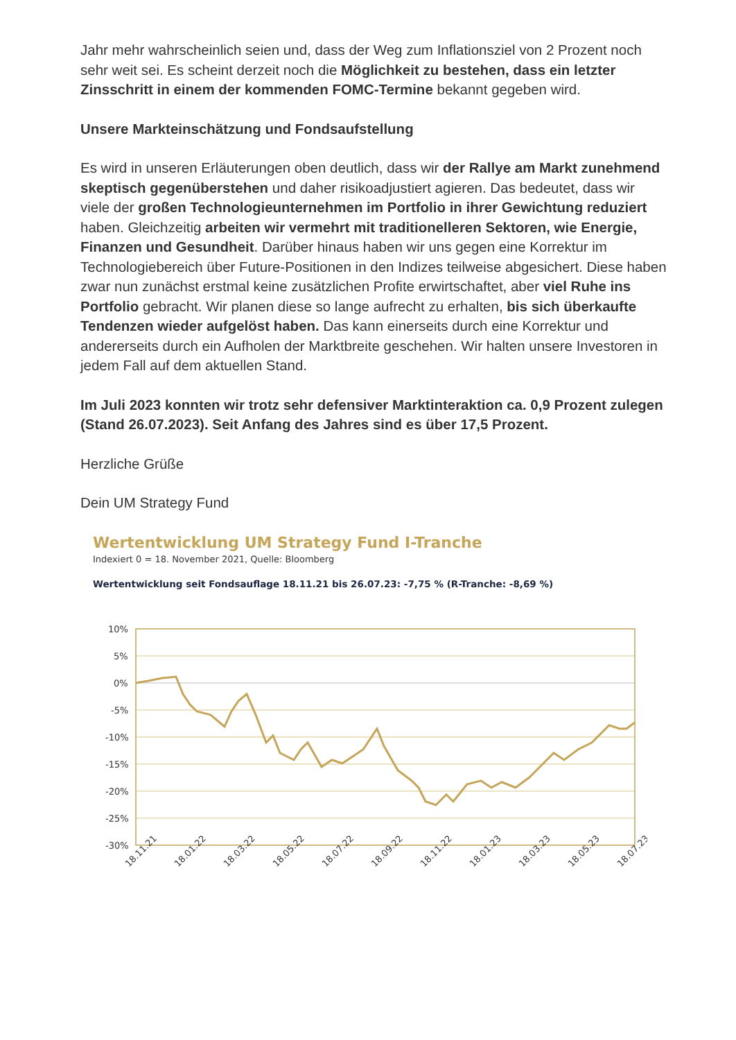Jahr mehr wahrscheinlich seien und, dass der Weg zum Inflationsziel von 2 Prozent noch sehr weit sei. Es scheint derzeit noch die Möglichkeit zu bestehen, dass ein letzter Zinsschritt in einem der kommenden FOMC-Termine bekannt gegeben wird.
Unsere Markteinschätzung und Fondsaufstellung
Es wird in unseren Erläuterungen oben deutlich, dass wir der Rallye am Markt zunehmend skeptisch gegenüberstehen und daher risikoadjustiert agieren. Das bedeutet, dass wir viele der großen Technologieunternehmen im Portfolio in ihrer Gewichtung reduziert haben. Gleichzeitig arbeiten wir vermehrt mit traditionelleren Sektoren, wie Energie, Finanzen und Gesundheit. Darüber hinaus haben wir uns gegen eine Korrektur im Technologiebereich über Future-Positionen in den Indizes teilweise abgesichert. Diese haben zwar nun zunächst erstmal keine zusätzlichen Profite erwirtschaftet, aber viel Ruhe ins Portfolio gebracht. Wir planen diese so lange aufrecht zu erhalten, bis sich überkaufte Tendenzen wieder aufgelöst haben. Das kann einerseits durch eine Korrektur und andererseits durch ein Aufholen der Marktbreite geschehen. Wir halten unsere Investoren in jedem Fall auf dem aktuellen Stand.
Im Juli 2023 konnten wir trotz sehr defensiver Marktinteraktion ca. 0,9 Prozent zulegen (Stand 26.07.2023). Seit Anfang des Jahres sind es über 17,5 Prozent.
Herzliche Grüße
Dein UM Strategy Fund
Wertentwicklung UM Strategy Fund I-Tranche
Indexiert 0 = 18. November 2021, Quelle: Bloomberg
Wertentwicklung seit Fondsauflage 18.11.21 bis 26.07.23: -7,75 % (R-Tranche: -8,69 %)
10%
5%
0%
-5%
-10%
-15%
-20%
-25%
-30%
18.11.21
18.01.22
18.03.22
18.05.22
18.07.22
18.09.22
18.11.22
18.01.23
18.03.23
18.05.23
18.07.23